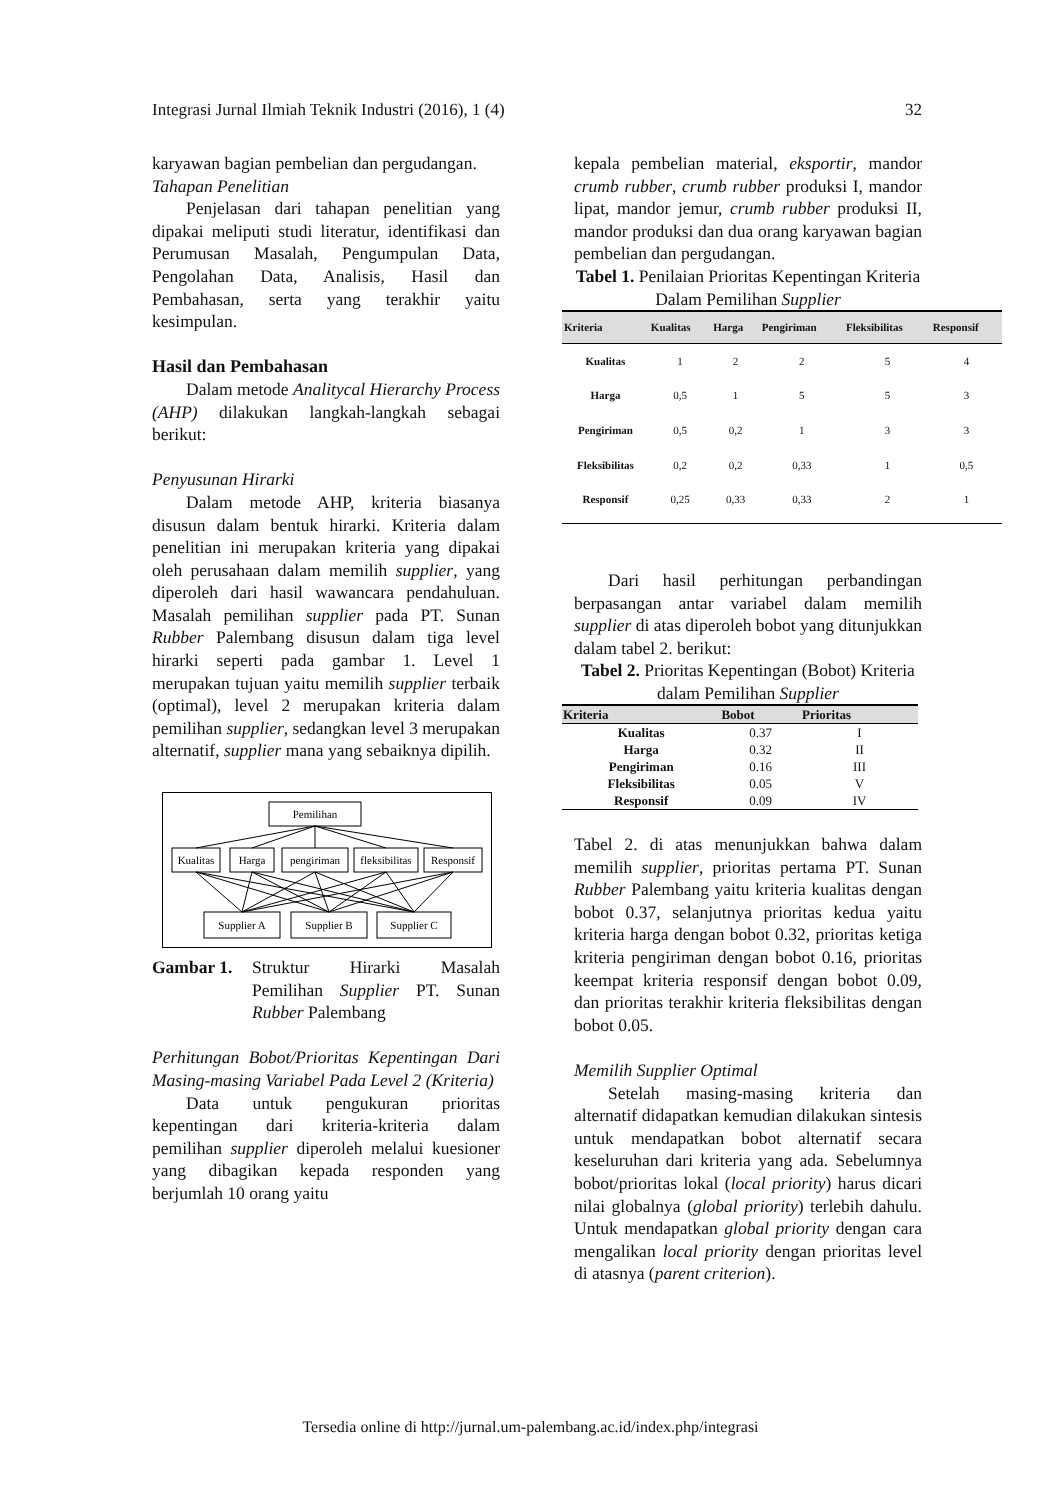Integrasi Jurnal Ilmiah Teknik Industri (2016), 1 (4) 32
karyawan bagian pembelian dan pergudangan.
Tahapan Penelitian
Penjelasan dari tahapan penelitian yang dipakai meliputi studi literatur, identifikasi dan Perumusan Masalah, Pengumpulan Data, Pengolahan Data, Analisis, Hasil dan Pembahasan, serta yang terakhir yaitu kesimpulan.
Hasil dan Pembahasan
Dalam metode Analitycal Hierarchy Process (AHP) dilakukan langkah-langkah sebagai berikut:
Penyusunan Hirarki
Dalam metode AHP, kriteria biasanya disusun dalam bentuk hirarki. Kriteria dalam penelitian ini merupakan kriteria yang dipakai oleh perusahaan dalam memilih supplier, yang diperoleh dari hasil wawancara pendahuluan. Masalah pemilihan supplier pada PT. Sunan Rubber Palembang disusun dalam tiga level hirarki seperti pada gambar 1. Level 1 merupakan tujuan yaitu memilih supplier terbaik (optimal), level 2 merupakan kriteria dalam pemilihan supplier, sedangkan level 3 merupakan alternatif, supplier mana yang sebaiknya dipilih.
Pemilihan
Kualitas
Harga
pengiriman
fleksibilitas
Responsif
Supplier A
Supplier B
Supplier C
Gambar 1. Struktur Hirarki Masalah Pemilihan Supplier PT. Sunan Rubber Palembang
Perhitungan Bobot/Prioritas Kepentingan Dari Masing-masing Variabel Pada Level 2 (Kriteria)
Data untuk pengukuran prioritas kepentingan dari kriteria-kriteria dalam pemilihan supplier diperoleh melalui kuesioner yang dibagikan kepada responden yang berjumlah 10 orang yaitu
kepala pembelian material, eksportir, mandor crumb rubber, crumb rubber produksi I, mandor lipat, mandor jemur, crumb rubber produksi II, mandor produksi dan dua orang karyawan bagian pembelian dan pergudangan.
Tabel 1. Penilaian Prioritas Kepentingan Kriteria Dalam Pemilihan Supplier
| Kriteria | Kualitas | Harga | Pengiriman | Fleksibilitas | Responsif |
| --- | --- | --- | --- | --- | --- |
| Kualitas | 1 | 2 | 2 | 5 | 4 |
| Harga | 0,5 | 1 | 5 | 5 | 3 |
| Pengiriman | 0,5 | 0,2 | 1 | 3 | 3 |
| Fleksibilitas | 0,2 | 0,2 | 0,33 | 1 | 0,5 |
| Responsif | 0,25 | 0,33 | 0,33 | 2 | 1 |
Dari hasil perhitungan perbandingan berpasangan antar variabel dalam memilih supplier di atas diperoleh bobot yang ditunjukkan dalam tabel 2. berikut:
Tabel 2. Prioritas Kepentingan (Bobot) Kriteria dalam Pemilihan Supplier
| Kriteria | Bobot | Prioritas |
| --- | --- | --- |
| Kualitas | 0.37 | I |
| Harga | 0.32 | II |
| Pengiriman | 0.16 | III |
| Fleksibilitas | 0.05 | V |
| Responsif | 0.09 | IV |
Tabel 2. di atas menunjukkan bahwa dalam memilih supplier, prioritas pertama PT. Sunan Rubber Palembang yaitu kriteria kualitas dengan bobot 0.37, selanjutnya prioritas kedua yaitu kriteria harga dengan bobot 0.32, prioritas ketiga kriteria pengiriman dengan bobot 0.16, prioritas keempat kriteria responsif dengan bobot 0.09, dan prioritas terakhir kriteria fleksibilitas dengan bobot 0.05.
Memilih Supplier Optimal
Setelah masing-masing kriteria dan alternatif didapatkan kemudian dilakukan sintesis untuk mendapatkan bobot alternatif secara keseluruhan dari kriteria yang ada. Sebelumnya bobot/prioritas lokal (local priority) harus dicari nilai globalnya (global priority) terlebih dahulu. Untuk mendapatkan global priority dengan cara mengalikan local priority dengan prioritas level di atasnya (parent criterion).
Tersedia online di http://jurnal.um-palembang.ac.id/index.php/integrasi